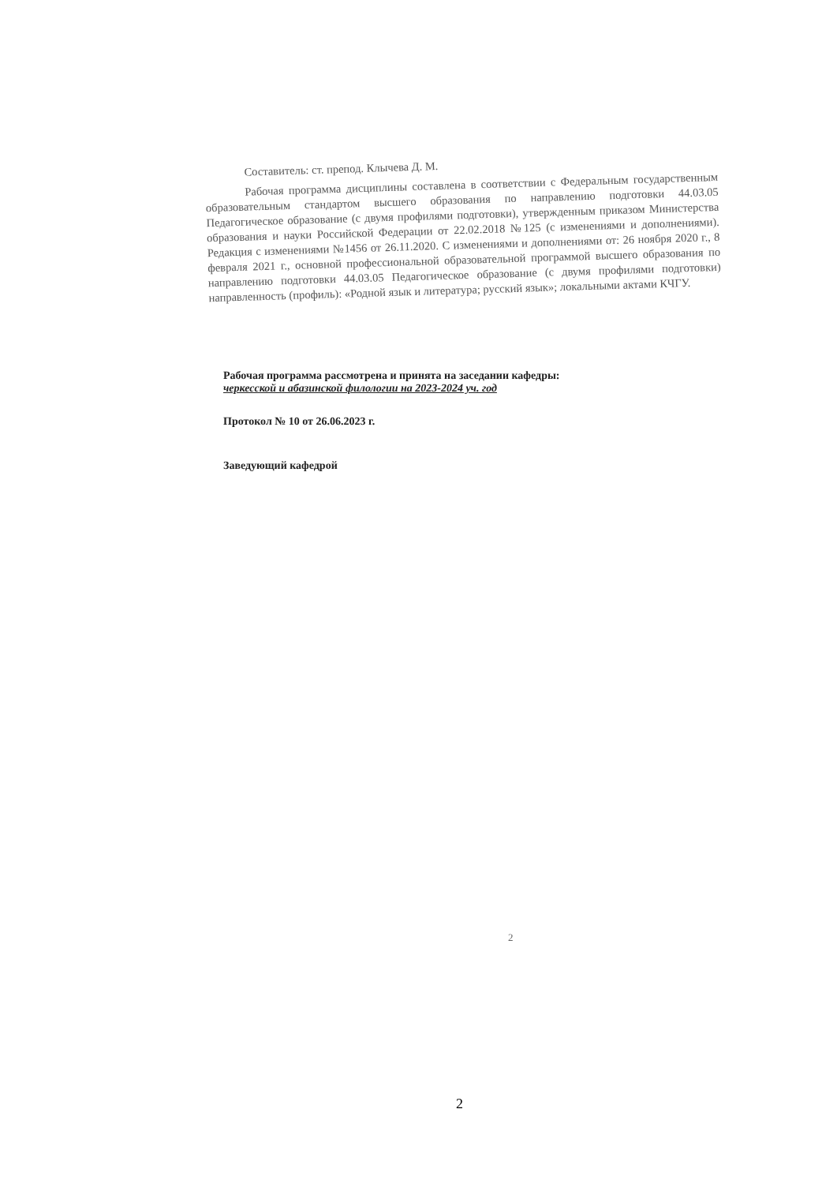Составитель: ст. препод. Клычева Д. М.
Рабочая программа дисциплины составлена в соответствии с Федеральным государственным образовательным стандартом высшего образования по направлению подготовки 44.03.05 Педагогическое образование (с двумя профилями подготовки), утвержденным приказом Министерства образования и науки Российской Федерации от 22.02.2018 №125 (с изменениями и дополнениями). Редакция с изменениями №1456 от 26.11.2020. С изменениями и дополнениями от: 26 ноября 2020 г., 8 февраля 2021 г., основной профессиональной образовательной программой высшего образования по направлению подготовки 44.03.05 Педагогическое образование (с двумя профилями подготовки) направленность (профиль): «Родной язык и литература; русский язык»; локальными актами КЧГУ.
Рабочая программа рассмотрена и принята на заседании кафедры:
черкесской и абазинской филологии на 2023-2024 уч. год
Протокол № 10 от 26.06.2023 г.
Заведующий кафедрой
2
2